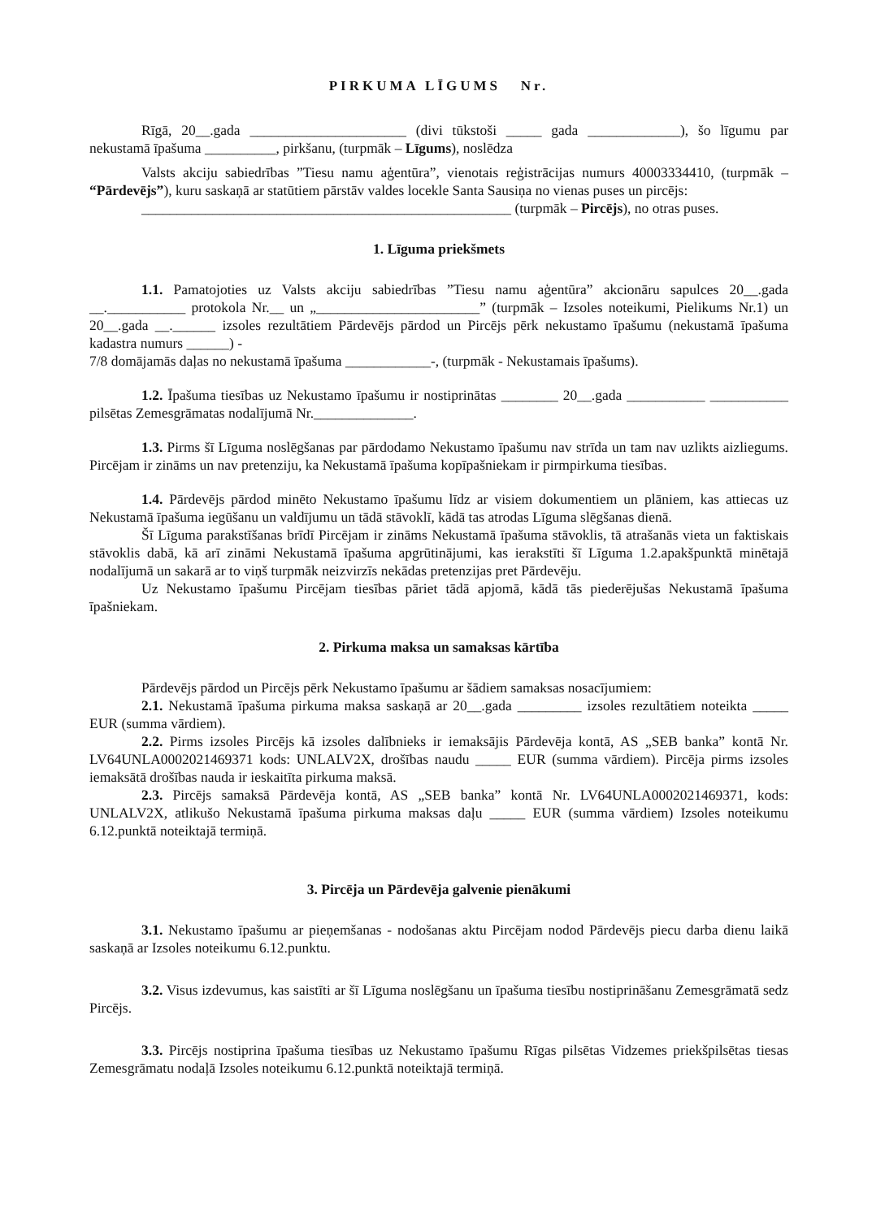PIRKUMA LĪGUMS Nr.
Rīgā, 20__.gada ______________________ (divi tūkstoši _____ gada _____________), šo līgumu par nekustamā īpašuma __________, pirkšanu, (turpmāk – Līgums), noslēdza
Valsts akciju sabiedrības ”Tiesu namu aģentūra”, vienotais reģistrācijas numurs 40003334410, (turpmāk – “Pārdevējs”), kuru saskaņā ar statūtiem pārstāv valdes locekle Santa Sausiņa no vienas puses un pircējs:
____________________________________________________ (turpmāk – Pircējs), no otras puses.
1. Līguma priekšmets
1.1. Pamatojoties uz Valsts akciju sabiedrības ”Tiesu namu aģentūra” akcionāru sapulces 20__.gada __.___________ protokola Nr.__ un „_______________________” (turpmāk – Izsoles noteikumi, Pielikums Nr.1) un 20__.gada __.______ izsoles rezultātiem Pārdevējs pārdod un Pircējs pērk nekustamo īpašumu (nekustamā īpašuma kadastra numurs ______) -
7/8 domājamās daļas no nekustamā īpašuma ____________-, (turpmāk - Nekustamais īpašums).
1.2. Īpašuma tiesības uz Nekustamo īpašumu ir nostiprinātas ________ 20__.gada ___________ ___________ pilsētas Zemesgrāmatas nodalījumā Nr.______________.
1.3. Pirms šī Līguma noslēgšanas par pārdodamo Nekustamo īpašumu nav strīda un tam nav uzlikts aizliegums. Pircējam ir zināms un nav pretenziju, ka Nekustamā īpašuma kopīpašniekam ir pirmpirkuma tiesības.
1.4. Pārdevējs pārdod minēto Nekustamo īpašumu līdz ar visiem dokumentiem un plāniem, kas attiecas uz Nekustamā īpašuma iegūšanu un valdījumu un tādā stāvoklī, kādā tas atrodas Līguma slēgšanas dienā.
Šī Līguma parakstīšanas brīdī Pircējam ir zināms Nekustamā īpašuma stāvoklis, tā atrašanās vieta un faktiskais stāvoklis dabā, kā arī zināmi Nekustamā īpašuma apgrūtinājumi, kas ierakstīti šī Līguma 1.2.apakšpunktā minētajā nodalījumā un sakarā ar to viņš turpmāk neizvirzīs nekādas pretenzijas pret Pārdevēju.
Uz Nekustamo īpašumu Pircējam tiesības pāriet tādā apjomā, kādā tās piederējušas Nekustamā īpašuma īpašniekam.
2. Pirkuma maksa un samaksas kārtība
Pārdevējs pārdod un Pircējs pērk Nekustamo īpašumu ar šādiem samaksas nosacījumiem:
2.1. Nekustamā īpašuma pirkuma maksa saskaņā ar 20__.gada _________ izsoles rezultātiem noteikta _____ EUR (summa vārdiem).
2.2. Pirms izsoles Pircējs kā izsoles dalībnieks ir iemaksājis Pārdevēja kontā, AS „SEB banka” kontā Nr. LV64UNLA0002021469371 kods: UNLALV2X, drošības naudu _____ EUR (summa vārdiem). Pircēja pirms izsoles iemaksātā drošības nauda ir ieskaitīta pirkuma maksā.
2.3. Pircējs samaksā Pārdevēja kontā, AS „SEB banka” kontā Nr. LV64UNLA0002021469371, kods: UNLALV2X, atlikušo Nekustamā īpašuma pirkuma maksas daļu _____ EUR (summa vārdiem) Izsoles noteikumu 6.12.punktā noteiktajā termiņā.
3. Pircēja un Pārdevēja galvenie pienākumi
3.1. Nekustamo īpašumu ar pieņemšanas - nodošanas aktu Pircējam nodod Pārdevējs piecu darba dienu laikā saskaņā ar Izsoles noteikumu 6.12.punktu.
3.2. Visus izdevumus, kas saistīti ar šī Līguma noslēgšanu un īpašuma tiesību nostiprināšanu Zemesgrāmatā sedz Pircējs.
3.3. Pircējs nostiprina īpašuma tiesības uz Nekustamo īpašumu Rīgas pilsētas Vidzemes priekšpilsētas tiesas Zemesgrāmatu nodaļā Izsoles noteikumu 6.12.punktā noteiktajā termiņā.